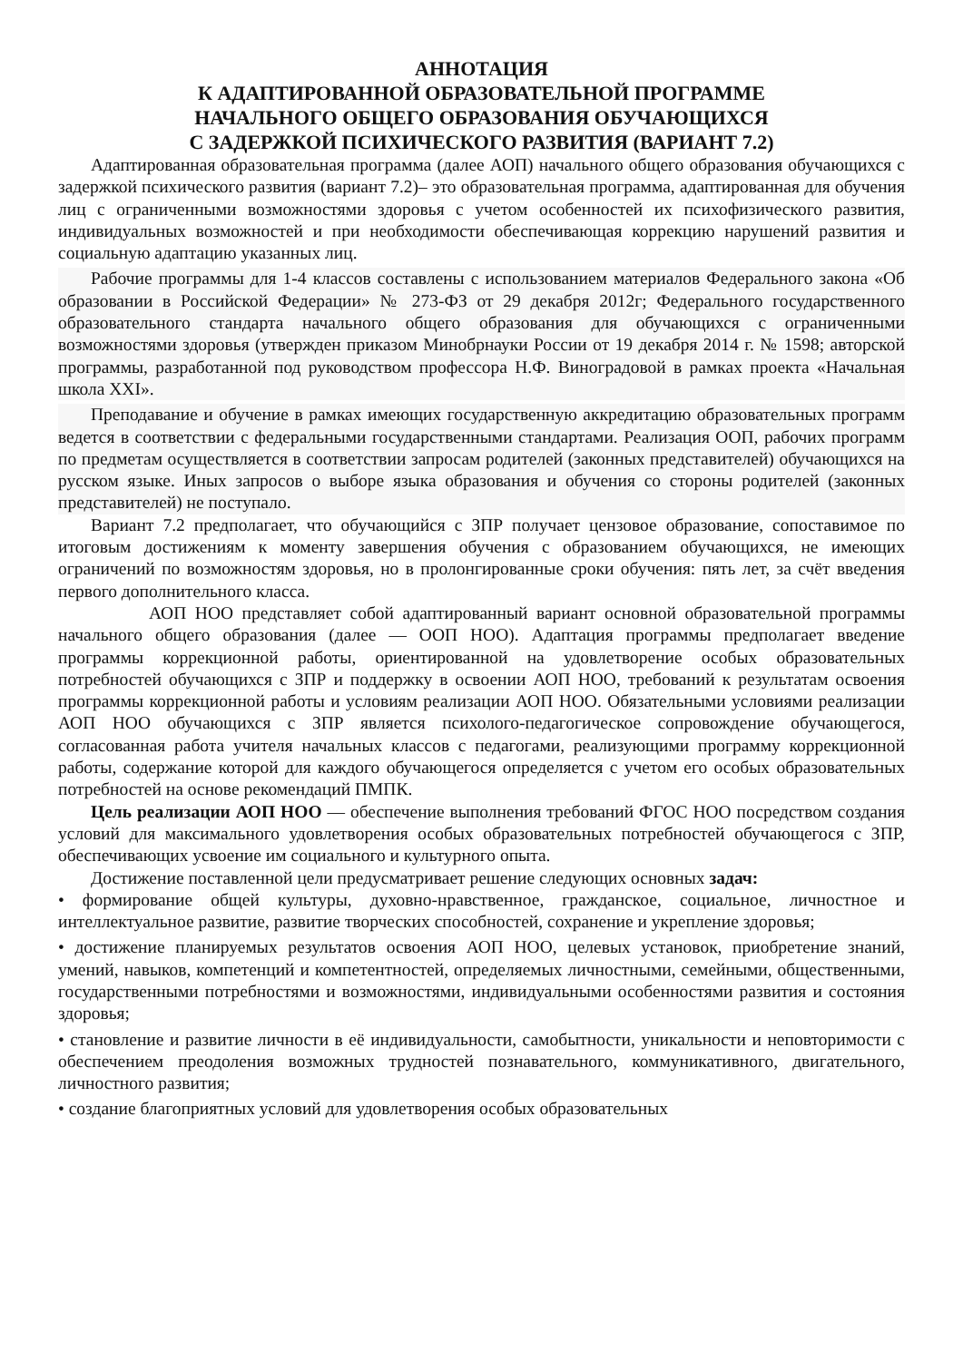АННОТАЦИЯ
К АДАПТИРОВАННОЙ ОБРАЗОВАТЕЛЬНОЙ ПРОГРАММЕ
НАЧАЛЬНОГО ОБЩЕГО ОБРАЗОВАНИЯ ОБУЧАЮЩИХСЯ
С ЗАДЕРЖКОЙ ПСИХИЧЕСКОГО РАЗВИТИЯ (ВАРИАНТ 7.2)
Адаптированная образовательная программа (далее АОП) начального общего образования обучающихся с задержкой психического развития (вариант 7.2)– это образовательная программа, адаптированная для обучения лиц с ограниченными возможностями здоровья с учетом особенностей их психофизического развития, индивидуальных возможностей и при необходимости обеспечивающая коррекцию нарушений развития и социальную адаптацию указанных лиц.
Рабочие программы для 1-4 классов составлены с использованием материалов Федерального закона «Об образовании в Российской Федерации» № 273-ФЗ от 29 декабря 2012г; Федерального государственного образовательного стандарта начального общего образования для обучающихся с ограниченными возможностями здоровья (утвержден приказом Минобрнауки России от 19 декабря 2014 г. № 1598; авторской программы, разработанной под руководством профессора Н.Ф. Виноградовой в рамках проекта «Начальная школа XXI».
Преподавание и обучение в рамках имеющих государственную аккредитацию образовательных программ ведется в соответствии с федеральными государственными стандартами. Реализация ООП, рабочих программ по предметам осуществляется в соответствии запросам родителей (законных представителей) обучающихся на русском языке. Иных запросов о выборе языка образования и обучения со стороны родителей (законных представителей) не поступало.
Вариант 7.2 предполагает, что обучающийся с ЗПР получает цензовое образование, сопоставимое по итоговым достижениям к моменту завершения обучения с образованием обучающихся, не имеющих ограничений по возможностям здоровья, но в пролонгированные сроки обучения: пять лет, за счёт введения первого дополнительного класса.
АОП НОО представляет собой адаптированный вариант основной образовательной программы начального общего образования (далее — ООП НОО). Адаптация программы предполагает введение программы коррекционной работы, ориентированной на удовлетворение особых образовательных потребностей обучающихся с ЗПР и поддержку в освоении АОП НОО, требований к результатам освоения программы коррекционной работы и условиям реализации АОП НОО. Обязательными условиями реализации АОП НОО обучающихся с ЗПР является психолого-педагогическое сопровождение обучающегося, согласованная работа учителя начальных классов с педагогами, реализующими программу коррекционной работы, содержание которой для каждого обучающегося определяется с учетом его особых образовательных потребностей на основе рекомендаций ПМПК.
Цель реализации АОП НОО — обеспечение выполнения требований ФГОС НОО посредством создания условий для максимального удовлетворения особых образовательных потребностей обучающегося с ЗПР, обеспечивающих усвоение им социального и культурного опыта.
Достижение поставленной цели предусматривает решение следующих основных задач:
• формирование общей культуры, духовно-нравственное, гражданское, социальное, личностное и интеллектуальное развитие, развитие творческих способностей, сохранение и укрепление здоровья;
• достижение планируемых результатов освоения АОП НОО, целевых установок, приобретение знаний, умений, навыков, компетенций и компетентностей, определяемых личностными, семейными, общественными, государственными потребностями и возможностями, индивидуальными особенностями развития и состояния здоровья;
• становление и развитие личности в её индивидуальности, самобытности, уникальности и неповторимости с обеспечением преодоления возможных трудностей познавательного, коммуникативного, двигательного, личностного развития;
• создание благоприятных условий для удовлетворения особых образовательных